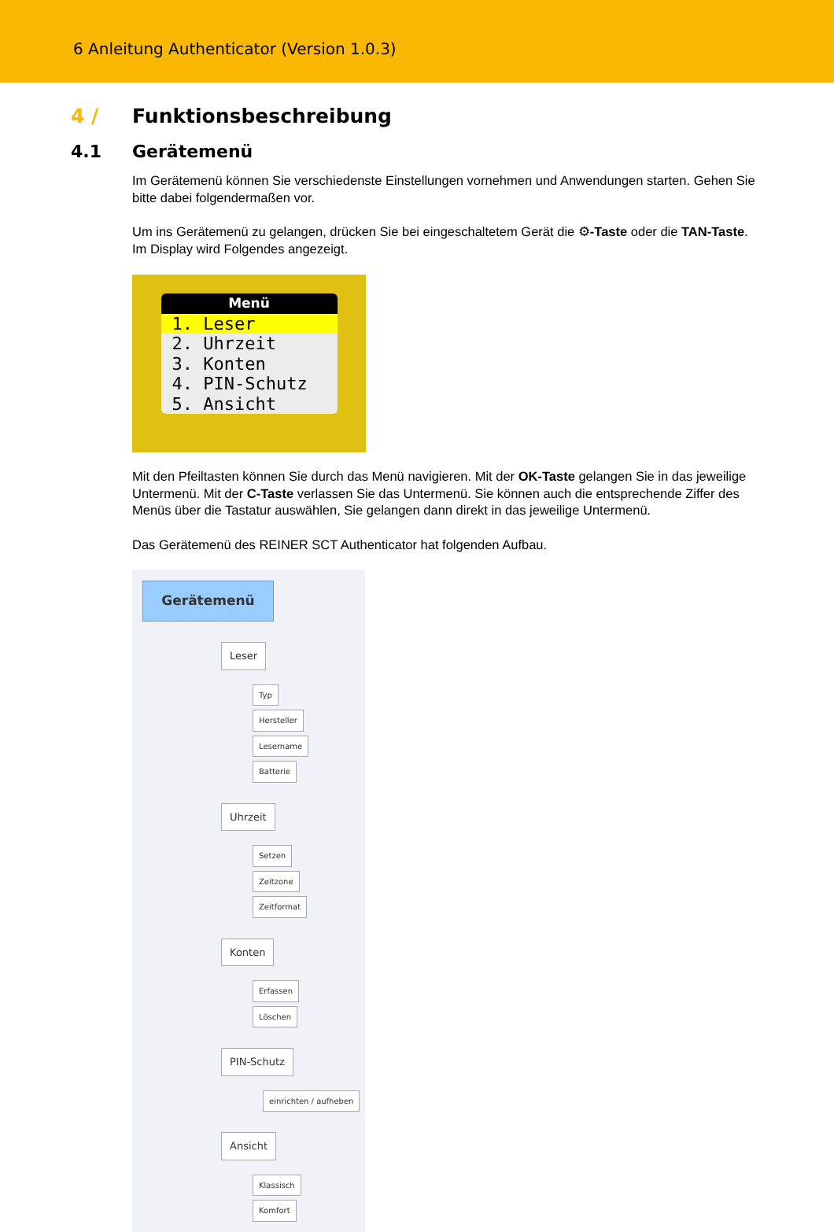6 Anleitung Authenticator (Version 1.0.3)
4 / Funktionsbeschreibung
4.1 Gerätemenü
Im Gerätemenü können Sie verschiedenste Einstellungen vornehmen und Anwendungen starten. Gehen Sie bitte dabei folgendermaßen vor.
Um ins Gerätemenü zu gelangen, drücken Sie bei eingeschaltetem Gerät die ⚙-Taste oder die TAN-Taste. Im Display wird Folgendes angezeigt.
Menü
1. Leser
2. Uhrzeit
3. Konten
4. PIN-Schutz
5. Ansicht
Mit den Pfeiltasten können Sie durch das Menü navigieren. Mit der OK-Taste gelangen Sie in das jeweilige Untermenü. Mit der C-Taste verlassen Sie das Untermenü. Sie können auch die entsprechende Ziffer des Menüs über die Tastatur auswählen, Sie gelangen dann direkt in das jeweilige Untermenü.
Das Gerätemenü des REINER SCT Authenticator hat folgenden Aufbau.
Gerätemenü
Leser
Typ
Hersteller
Lesername
Batterie
Uhrzeit
Setzen
Zeitzone
Zeitformat
Konten
Erfassen
Löschen
PIN-Schutz
einrichten / aufheben
Ansicht
Klassisch
Komfort